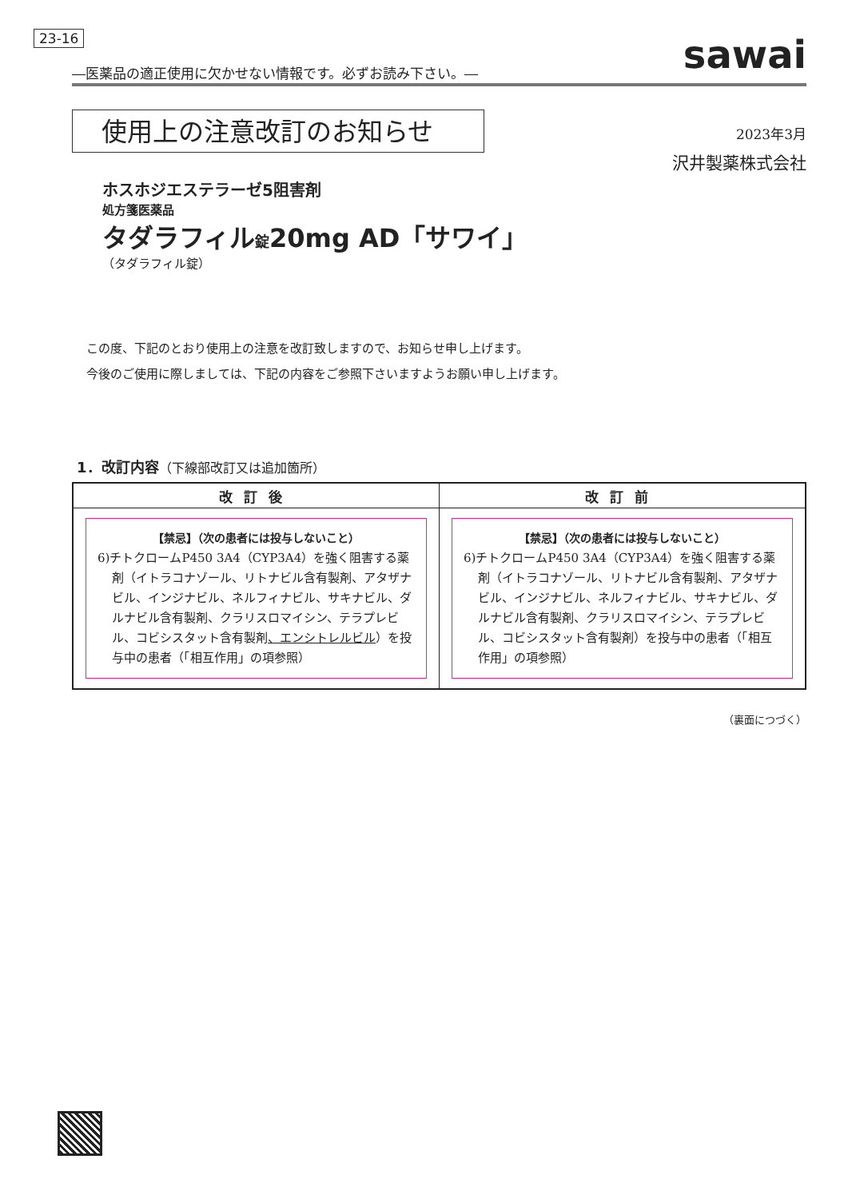23-16 sawai
―医薬品の適正使用に欠かせない情報です。必ずお読み下さい。―
使用上の注意改訂のお知らせ
2023年3月
沢井製薬株式会社
ホスホジエステラーゼ5阻害剤
処方箋医薬品
タダラフィル錠20mg AD「サワイ」
（タダラフィル錠）
この度、下記のとおり使用上の注意を改訂致しますので、お知らせ申し上げます。
今後のご使用に際しましては、下記の内容をご参照下さいますようお願い申し上げます。
1．改訂内容（下線部改訂又は追加箇所）
| 改訂後 | 改訂前 |
| --- | --- |
| 【禁忌】（次の患者には投与しないこと） 6)チトクロームP450 3A4（CYP3A4）を強く阻害する薬剤（イトラコナゾール、リトナビル含有製剤、アタザナビル、インジナビル、ネルフィナビル、サキナビル、ダルナビル含有製剤、クラリスロマイシン、テラプレビル、コビシスタット含有製剤 、エンシトレルビル ）を投与中の患者（「相互作用」の項参照） | 【禁忌】（次の患者には投与しないこと） 6)チトクロームP450 3A4（CYP3A4）を強く阻害する薬剤（イトラコナゾール、リトナビル含有製剤、アタザナビル、インジナビル、ネルフィナビル、サキナビル、ダルナビル含有製剤、クラリスロマイシン、テラプレビル、コビシスタット含有製剤）を投与中の患者（「相互作用」の項参照） |
（裏面につづく）